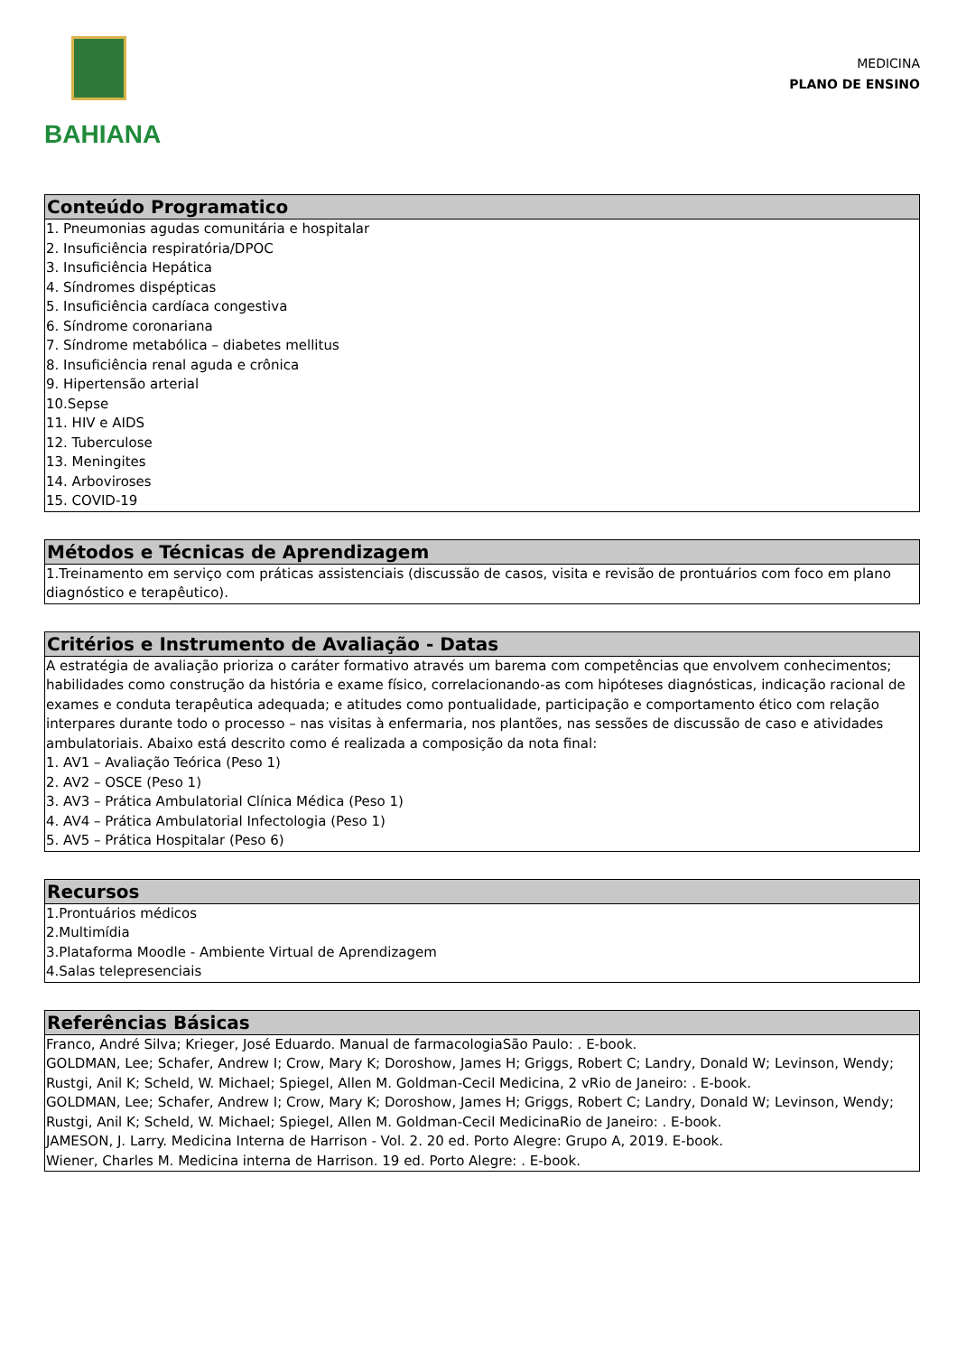BAHIANA
MEDICINA
PLANO DE ENSINO
Conteúdo Programatico
1. Pneumonias agudas comunitária e hospitalar
2. Insuficiência respiratória/DPOC
3. Insuficiência Hepática
4. Síndromes dispépticas
5. Insuficiência cardíaca congestiva
6. Síndrome coronariana
7. Síndrome metabólica – diabetes mellitus
8. Insuficiência renal aguda e crônica
9. Hipertensão arterial
10.Sepse
11. HIV e AIDS
12. Tuberculose
13. Meningites
14. Arboviroses
15. COVID-19
Métodos e Técnicas de Aprendizagem
1.Treinamento em serviço com práticas assistenciais (discussão de casos, visita e revisão de prontuários com foco em plano diagnóstico e terapêutico).
Critérios e Instrumento de Avaliação - Datas
A estratégia de avaliação prioriza o caráter formativo através um barema com competências que envolvem conhecimentos; habilidades como construção da história e exame físico, correlacionando-as com hipóteses diagnósticas, indicação racional de exames e conduta terapêutica adequada; e atitudes como pontualidade, participação e comportamento ético com relação interpares durante todo o processo – nas visitas à enfermaria, nos plantões, nas sessões de discussão de caso e atividades ambulatoriais. Abaixo está descrito como é realizada a composição da nota final:
1. AV1 – Avaliação Teórica (Peso 1)
2. AV2 – OSCE (Peso 1)
3. AV3 – Prática Ambulatorial Clínica Médica (Peso 1)
4. AV4 – Prática Ambulatorial Infectologia (Peso 1)
5. AV5 – Prática Hospitalar (Peso 6)
Recursos
1.Prontuários médicos
2.Multimídia
3.Plataforma Moodle - Ambiente Virtual de Aprendizagem
4.Salas telepresenciais
Referências Básicas
Franco, André Silva; Krieger, José Eduardo. Manual de farmacologiaSão Paulo: . E-book.
GOLDMAN, Lee; Schafer, Andrew I; Crow, Mary K; Doroshow, James H; Griggs, Robert C; Landry, Donald W; Levinson, Wendy; Rustgi, Anil K; Scheld, W. Michael; Spiegel, Allen M. Goldman-Cecil Medicina, 2 vRio de Janeiro: . E-book.
GOLDMAN, Lee; Schafer, Andrew I; Crow, Mary K; Doroshow, James H; Griggs, Robert C; Landry, Donald W; Levinson, Wendy; Rustgi, Anil K; Scheld, W. Michael; Spiegel, Allen M. Goldman-Cecil MedicinaRio de Janeiro: . E-book.
JAMESON, J. Larry. Medicina Interna de Harrison - Vol. 2. 20 ed. Porto Alegre: Grupo A, 2019. E-book.
Wiener, Charles M. Medicina interna de Harrison. 19 ed. Porto Alegre: . E-book.